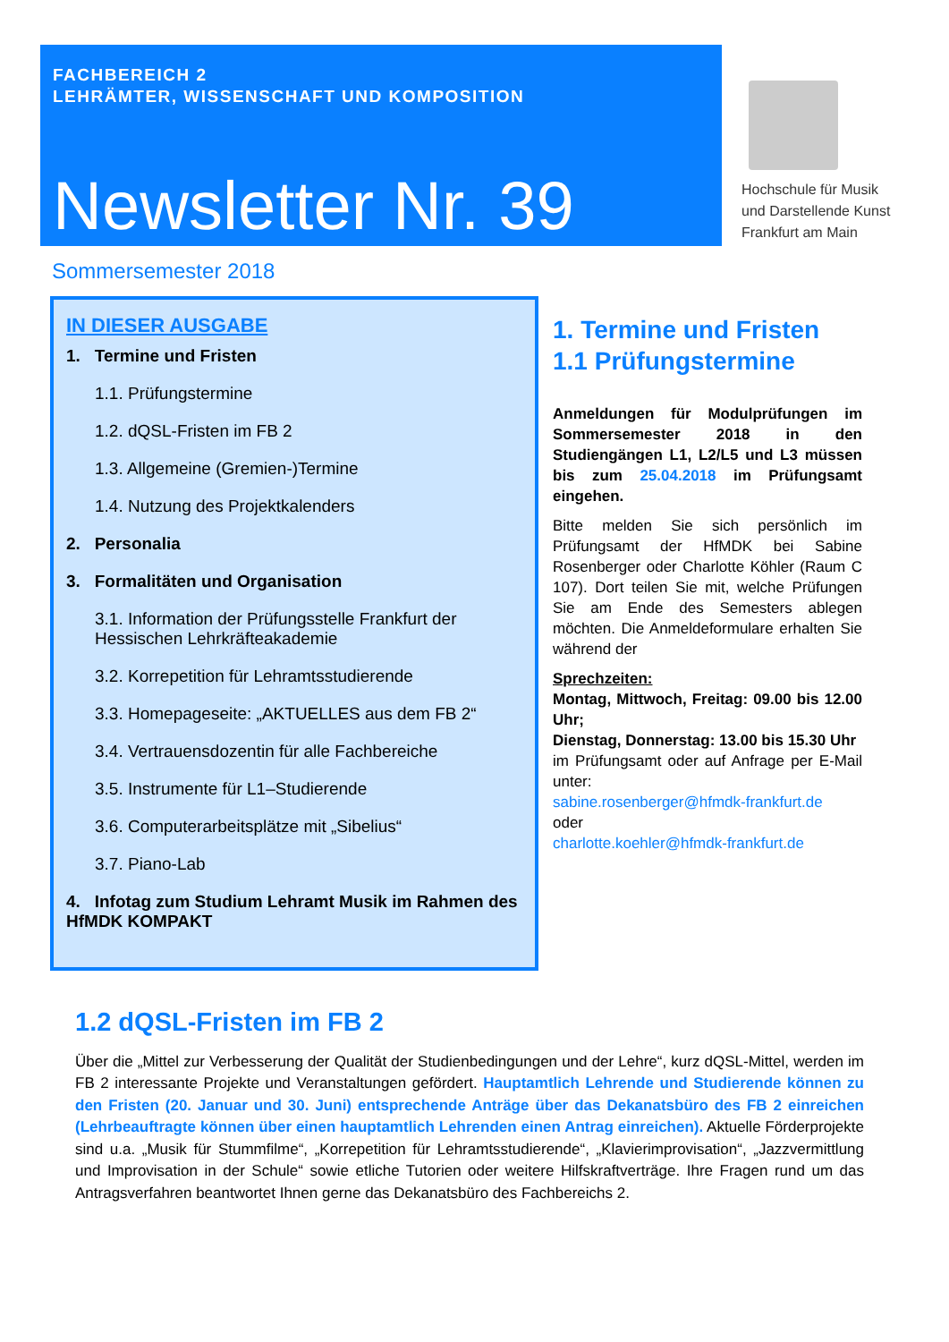FACHBEREICH 2
LEHRÄMTER, WISSENSCHAFT UND KOMPOSITION
Newsletter Nr. 39
Hochschule für Musik
und Darstellende Kunst
Frankfurt am Main
Sommersemester 2018
IN DIESER AUSGABE
1. Termine und Fristen
1.1. Prüfungstermine
1.2. dQSL-Fristen im FB 2
1.3. Allgemeine (Gremien-)Termine
1.4. Nutzung des Projektkalenders
2. Personalia
3. Formalitäten und Organisation
3.1. Information der Prüfungsstelle Frankfurt der Hessischen Lehrkräfteakademie
3.2. Korrepetition für Lehramtsstudierende
3.3. Homepageseite: „AKTUELLES aus dem FB 2“
3.4. Vertrauensdozentin für alle Fachbereiche
3.5. Instrumente für L1–Studierende
3.6. Computerarbeitsplätze mit „Sibelius“
3.7. Piano-Lab
4. Infotag zum Studium Lehramt Musik im Rahmen des HfMDK KOMPAKT
1. Termine und Fristen
1.1 Prüfungstermine
Anmeldungen für Modulprüfungen im Sommersemester 2018 in den Studiengängen L1, L2/L5 und L3 müssen bis zum 25.04.2018 im Prüfungsamt eingehen.
Bitte melden Sie sich persönlich im Prüfungsamt der HfMDK bei Sabine Rosenberger oder Charlotte Köhler (Raum C 107). Dort teilen Sie mit, welche Prüfungen Sie am Ende des Semesters ablegen möchten. Die Anmeldeformulare erhalten Sie während der
Sprechzeiten:
Montag, Mittwoch, Freitag: 09.00 bis 12.00 Uhr;
Dienstag, Donnerstag: 13.00 bis 15.30 Uhr
im Prüfungsamt oder auf Anfrage per E-Mail unter:
sabine.rosenberger@hfmdk-frankfurt.de
oder
charlotte.koehler@hfmdk-frankfurt.de
1.2 dQSL-Fristen im FB 2
Über die „Mittel zur Verbesserung der Qualität der Studienbedingungen und der Lehre“, kurz dQSL-Mittel, werden im FB 2 interessante Projekte und Veranstaltungen gefördert. Hauptamtlich Lehrende und Studierende können zu den Fristen (20. Januar und 30. Juni) entsprechende Anträge über das Dekanatsbüro des FB 2 einreichen (Lehrbeauftragte können über einen hauptamtlich Lehrenden einen Antrag einreichen). Aktuelle Förderprojekte sind u.a. „Musik für Stummfilme“, „Korrepetition für Lehramtsstudierende“, „Klavierimprovisation“, „Jazzvermittlung und Improvisation in der Schule“ sowie etliche Tutorien oder weitere Hilfskraftverträge. Ihre Fragen rund um das Antragsverfahren beantwortet Ihnen gerne das Dekanatsbüro des Fachbereichs 2.